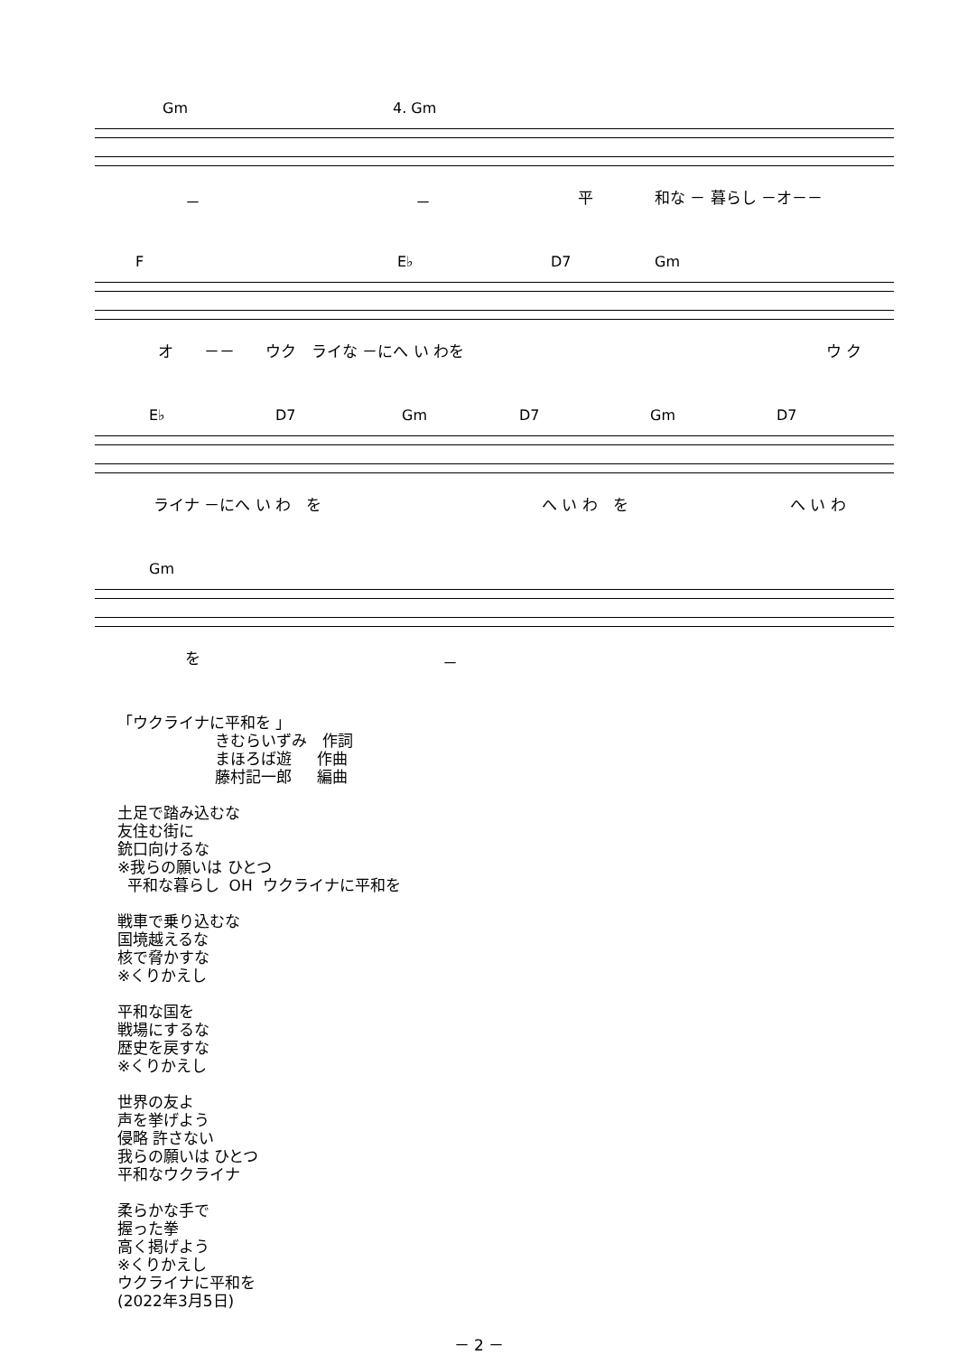Gm 4. Gm
－ － 平 和な － 暮らし －オ－－
F E♭ D7 Gm
オ　　－－　　ウク　ライな －にへ い わを ウ ク
E♭ D7 Gm D7 Gm D7
ライナ －にへ い わ　を へ い わ　を へ い わ
Gm
を －
「ウクライナに平和を 」 きむらいずみ　作詞 まほろば遊 　 作曲 藤村記一郎 　 編曲 土足で踏み込むな 友住む街に 銃口向けるな ※我らの願いは ひとつ 平和な暮らし OH ウクライナに平和を 戦車で乗り込むな 国境越えるな 核で脅かすな ※くりかえし 平和な国を 戦場にするな 歴史を戻すな ※くりかえし 世界の友よ 声を挙げよう 侵略 許さない 我らの願いは ひとつ 平和なウクライナ 柔らかな手で 握った拳 高く掲げよう ※くりかえし ウクライナに平和を (2022年3月5日)
－ 2 －